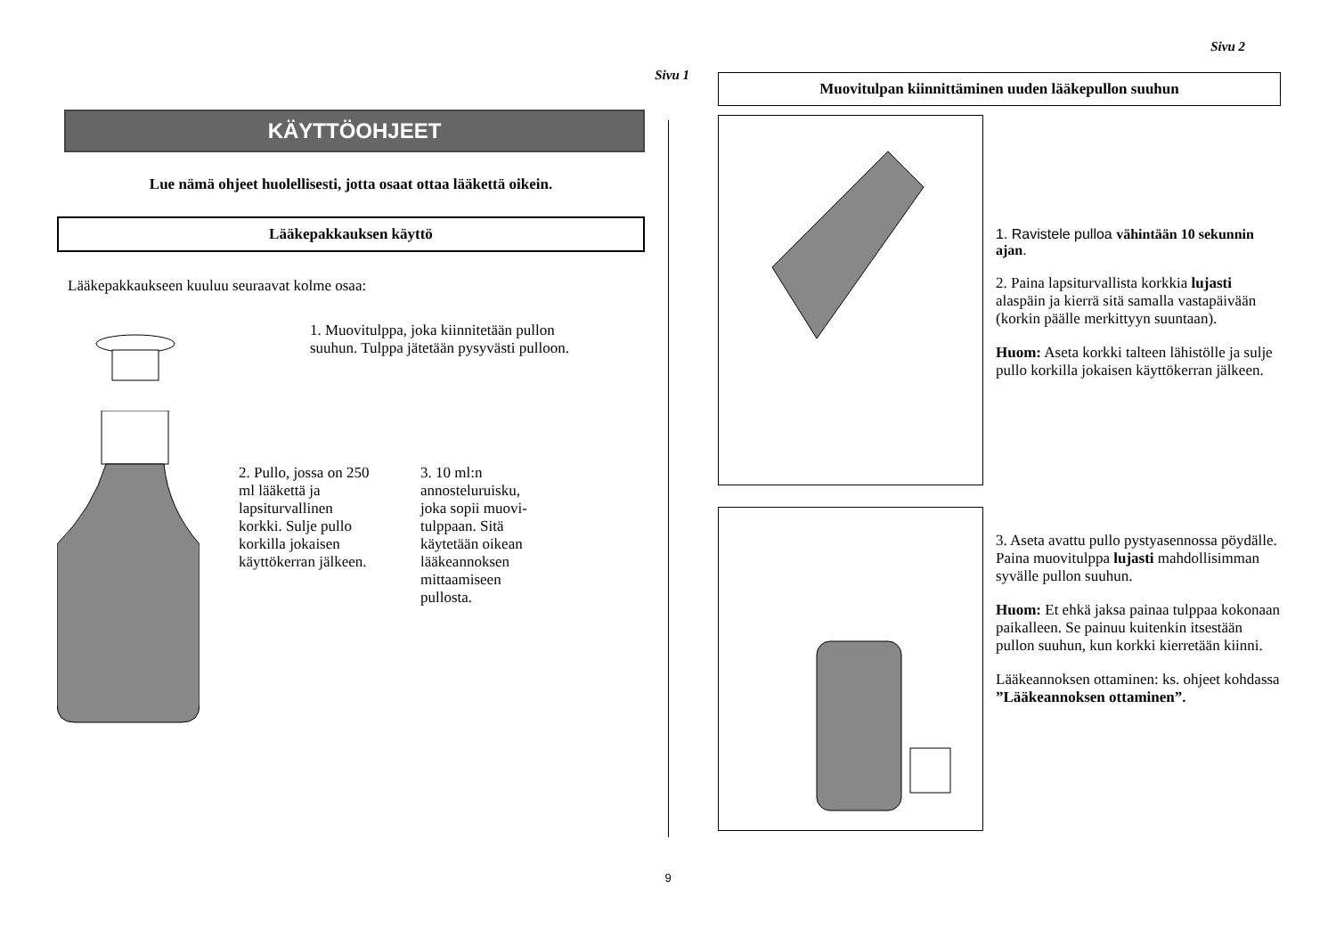Sivu 1
KÄYTTÖOHJEET
Lue nämä ohjeet huolellisesti, jotta osaat ottaa lääkettä oikein.
Lääkepakkauksen käyttö
Lääkepakkaukseen kuuluu seuraavat kolme osaa:
1. Muovitulppa, joka kiinnitetään pullon suuhun. Tulppa jätetään pysyvästi pulloon.
2. Pullo, jossa on 250 ml lääkettä ja lapsiturvallinen korkki. Sulje pullo korkilla jokaisen käyttökerran jälkeen.
3. 10 ml:n annosteluruisku, joka sopii muovi-tulppaan. Sitä käytetään oikean lääkeannoksen mittaamiseen pullosta.
Sivu 2
Muovitulpan kiinnittäminen uuden lääkepullon suuhun
1. Ravistele pulloa vähintään 10 sekunnin ajan.
2. Paina lapsiturvallista korkkia lujasti alaspäin ja kierrä sitä samalla vastapäivään (korkin päälle merkittyyn suuntaan).
Huom: Aseta korkki talteen lähistölle ja sulje pullo korkilla jokaisen käyttökerran jälkeen.
3. Aseta avattu pullo pystyasennossa pöydälle. Paina muovitulppa lujasti mahdollisimman syvälle pullon suuhun.
Huom: Et ehkä jaksa painaa tulppaa kokonaan paikalleen. Se painuu kuitenkin itsestään pullon suuhun, kun korkki kierretään kiinni.
Lääkeannoksen ottaminen: ks. ohjeet kohdassa ”Lääkeannoksen ottaminen”.
9